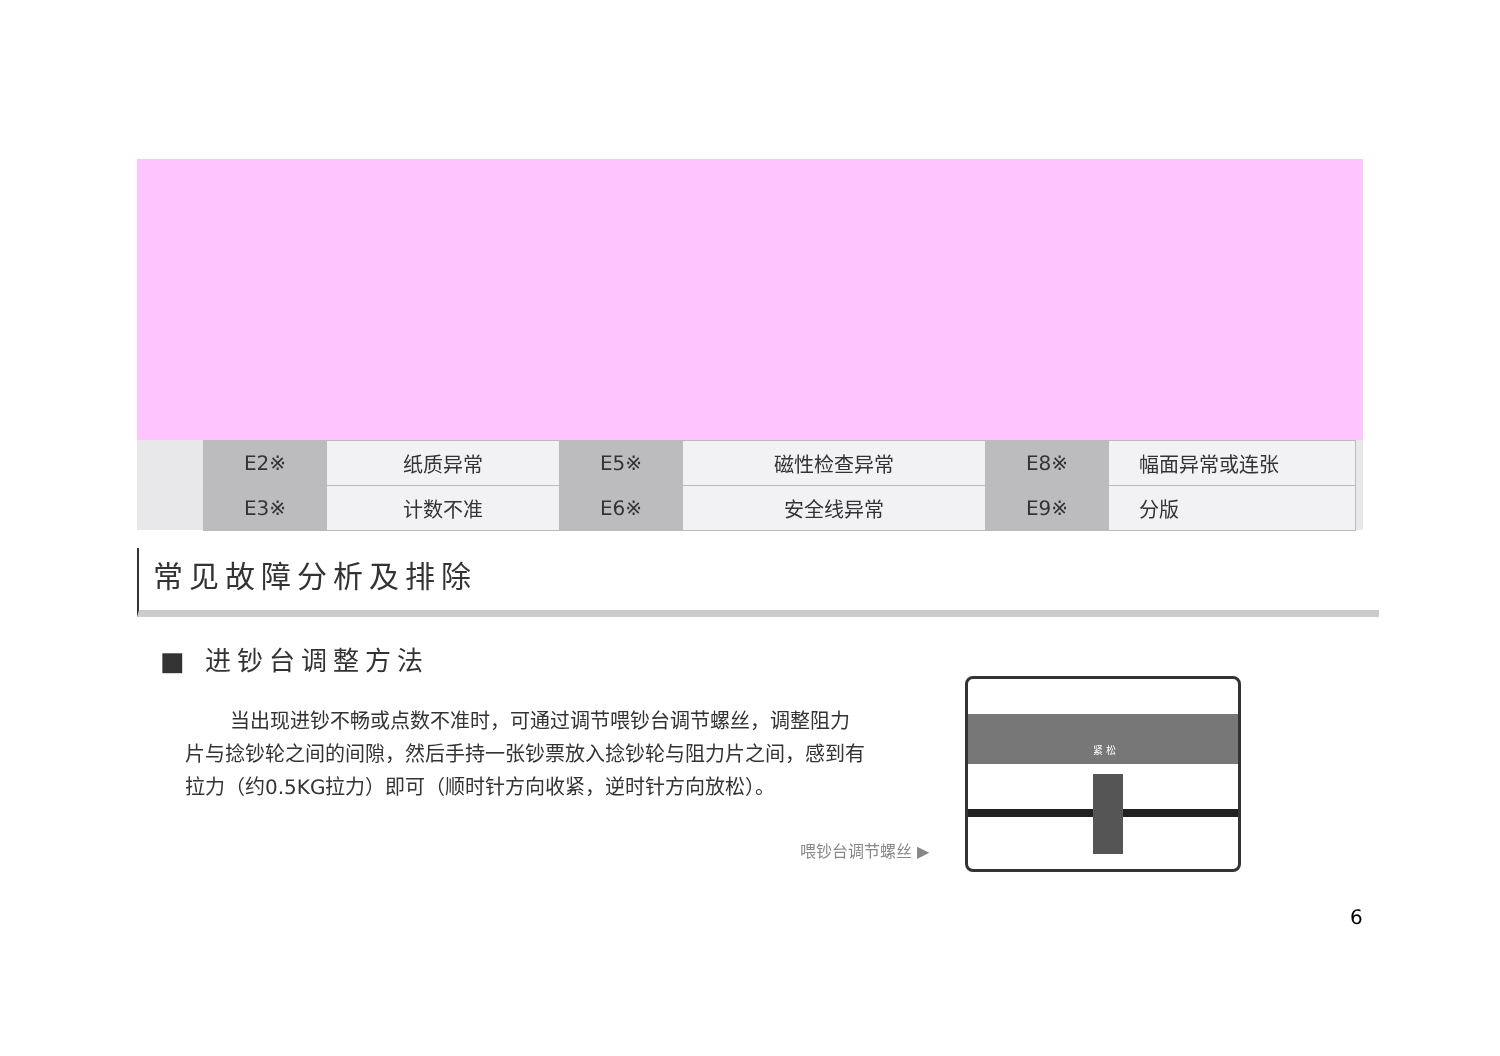| E2※ | 纸质异常 | E5※ | 磁性检查异常 | E8※ | 幅面异常或连张 |
| E3※ | 计数不准 | E6※ | 安全线异常 | E9※ | 分版 |
常见故障分析及排除
■ 进钞台调整方法
当出现进钞不畅或点数不准时，可通过调节喂钞台调节螺丝，调整阻力片与捻钞轮之间的间隙，然后手持一张钞票放入捻钞轮与阻力片之间，感到有拉力（约0.5KG拉力）即可（顺时针方向收紧，逆时针方向放松）。
喂钞台调节螺丝 ▶
紧 松
6